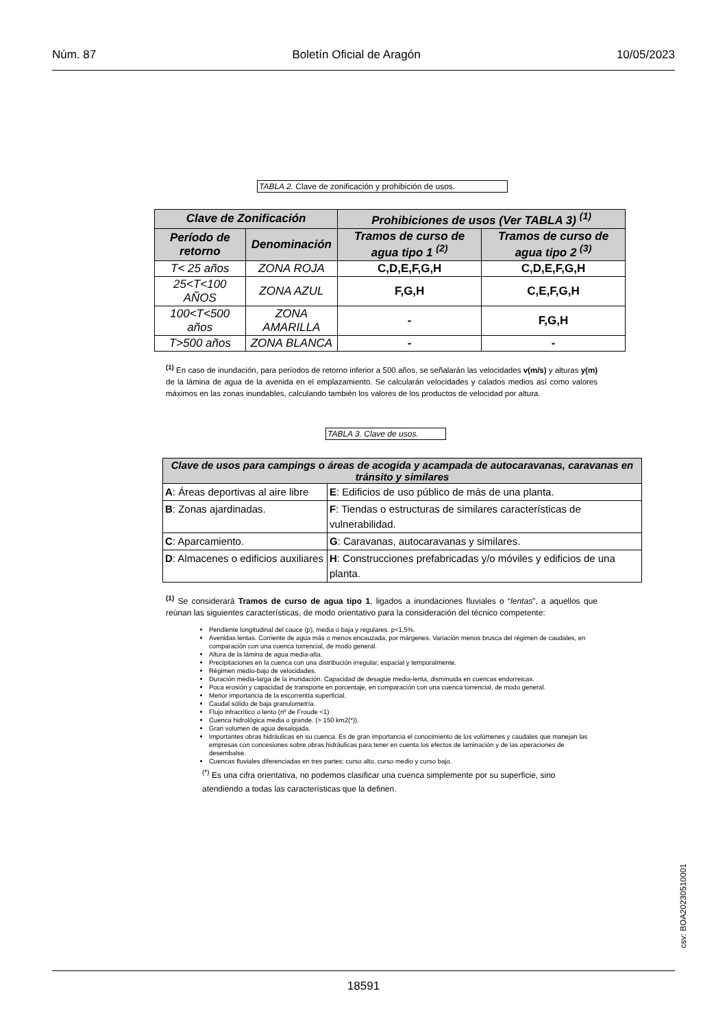Núm. 87 Boletín Oficial de Aragón 10/05/2023
TABLA 2. Clave de zonificación y prohibición de usos.
| Clave de Zonificación | | Prohibiciones de usos (Ver TABLA 3) <sup>(1)</sup> | |
| --- | --- | --- | --- |
| Período de retorno | Denominación | Tramos de curso de agua tipo 1 <sup>(2)</sup> | Tramos de curso de agua tipo 2 <sup>(3)</sup> |
| T< 25 años | ZONA ROJA | C,D,E,F,G,H | C,D,E,F,G,H |
| 25<T<100 AÑOS | ZONA AZUL | F,G,H | C,E,F,G,H |
| 100<T<500 años | ZONA AMARILLA | - | F,G,H |
| T>500 años | ZONA BLANCA | - | - |
<sup>(1)</sup> En caso de inundación, para períodos de retorno inferior a 500 años, se señalarán las velocidades v(m/s) y alturas y(m) de la lámina de agua de la avenida en el emplazamiento. Se calcularán velocidades y calados medios así como valores máximos en las zonas inundables, calculando también los valores de los productos de velocidad por altura.
TABLA 3. Clave de usos.
| Clave de usos para campings o áreas de acogida y acampada de autocaravanas, caravanas en tránsito y similares | |
| --- | --- |
| A : Áreas deportivas al aire libre | E : Edificios de uso público de más de una planta. |
| B : Zonas ajardinadas. | F : Tiendas o estructuras de similares características de vulnerabilidad. |
| C : Aparcamiento. | G : Caravanas, autocaravanas y similares. |
| D : Almacenes o edificios auxiliares | H : Construcciones prefabricadas y/o móviles y edificios de una planta. |
<sup>(1)</sup> Se considerará Tramos de curso de agua tipo 1, ligados a inundaciones fluviales o “lentas”, a aquellos que reúnan las siguientes características, de modo orientativo para la consideración del técnico competente:
Pendiente longitudinal del cauce (p), media o baja y regulares. p<1,5%.
Avenidas lentas. Corriente de agua más o menos encauzada, por márgenes. Variación menos brusca del régimen de caudales, en comparación con una cuenca torrencial, de modo general.
Altura de la lámina de agua media-alta.
Precipitaciones en la cuenca con una distribución irregular, espacial y temporalmente.
Régimen medio-bajo de velocidades.
Duración media-larga de la inundación. Capacidad de desagüe media-lenta, disminuida en cuencas endorreicas.
Poca erosión y capacidad de transporte en porcentaje, en comparación con una cuenca torrencial, de modo general.
Menor importancia de la escorrentía superficial.
Caudal sólido de baja granulometría.
Flujo infracrítico o lento (nº de Froude <1)
Cuenca hidrológica media o grande. (> 150 km2(*)).
Gran volumen de agua desalojada.
Importantes obras hidráulicas en su cuenca. Es de gran importancia el conocimiento de los volúmenes y caudales que manejan las empresas con concesiones sobre obras hidráulicas para tener en cuenta los efectos de laminación y de las operaciones de desembalse.
Cuencas fluviales diferenciadas en tres partes: curso alto, curso medio y curso bajo.
<sup>(*)</sup> Es una cifra orientativa, no podemos clasificar una cuenca simplemente por su superficie, sino atendiendo a todas las características que la definen.
csv: BOA20230510001
18591